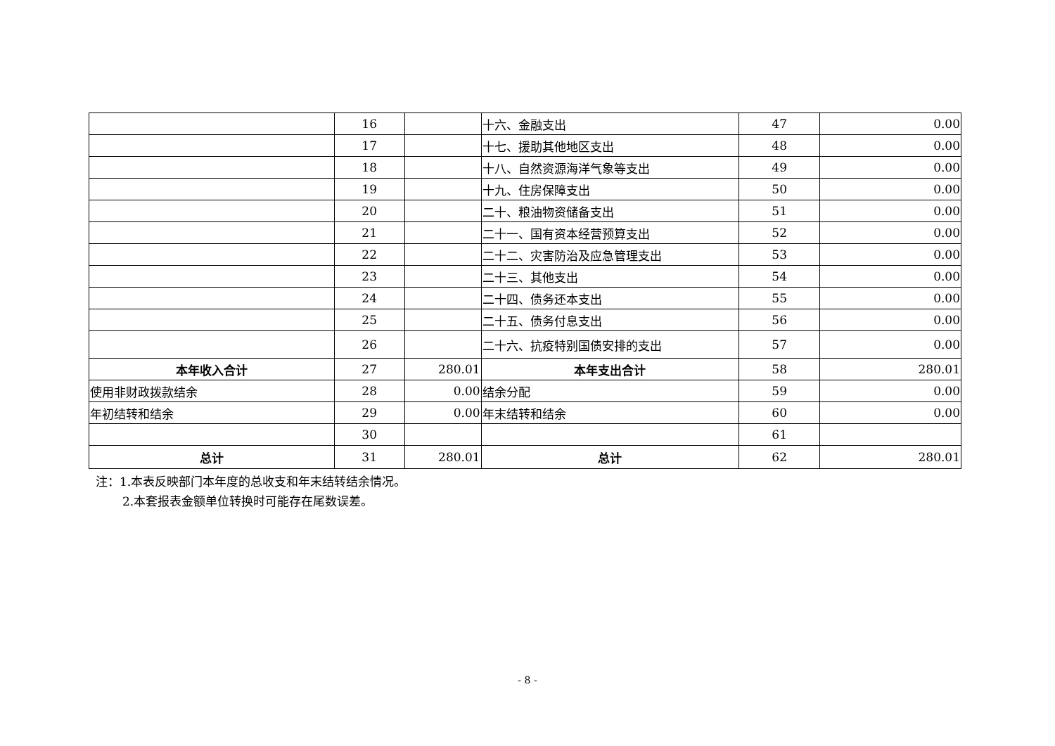| | 16 | | 十六、金融支出 | 47 | 0.00 |
| | 17 | | 十七、援助其他地区支出 | 48 | 0.00 |
| | 18 | | 十八、自然资源海洋气象等支出 | 49 | 0.00 |
| | 19 | | 十九、住房保障支出 | 50 | 0.00 |
| | 20 | | 二十、粮油物资储备支出 | 51 | 0.00 |
| | 21 | | 二十一、国有资本经营预算支出 | 52 | 0.00 |
| | 22 | | 二十二、灾害防治及应急管理支出 | 53 | 0.00 |
| | 23 | | 二十三、其他支出 | 54 | 0.00 |
| | 24 | | 二十四、债务还本支出 | 55 | 0.00 |
| | 25 | | 二十五、债务付息支出 | 56 | 0.00 |
| | 26 | | 二十六、抗疫特别国债安排的支出 | 57 | 0.00 |
| 本年收入合计 | 27 | 280.01 | 本年支出合计 | 58 | 280.01 |
| 使用非财政拨款结余 | 28 | 0.00 | 结余分配 | 59 | 0.00 |
| 年初结转和结余 | 29 | 0.00 | 年末结转和结余 | 60 | 0.00 |
| | 30 | | | 61 | |
| 总计 | 31 | 280.01 | 总计 | 62 | 280.01 |
注：1.本表反映部门本年度的总收支和年末结转结余情况。
2.本套报表金额单位转换时可能存在尾数误差。
- 8 -